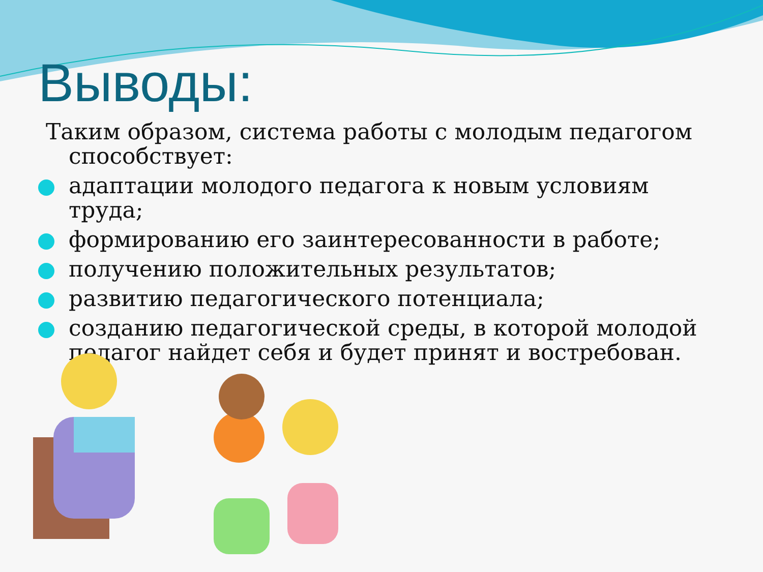Выводы:
Таким образом, система работы с молодым педагогом способствует:
адаптации молодого педагога к новым условиям труда;
формированию его заинтересованности в работе;
получению положительных результатов;
развитию педагогического потенциала;
созданию педагогической среды, в которой молодой педагог найдет себя и будет принят и востребован.